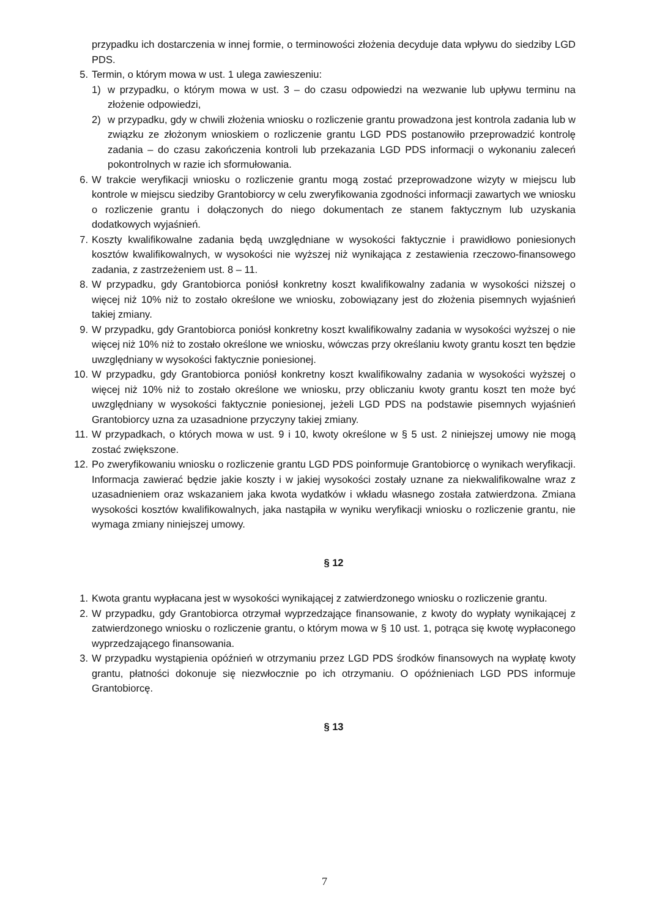przypadku ich dostarczenia w innej formie, o terminowości złożenia decyduje data wpływu do siedziby LGD PDS.
5. Termin, o którym mowa w ust. 1 ulega zawieszeniu:
1) w przypadku, o którym mowa w ust. 3 – do czasu odpowiedzi na wezwanie lub upływu terminu na złożenie odpowiedzi,
2) w przypadku, gdy w chwili złożenia wniosku o rozliczenie grantu prowadzona jest kontrola zadania lub w związku ze złożonym wnioskiem o rozliczenie grantu LGD PDS postanowiło przeprowadzić kontrolę zadania – do czasu zakończenia kontroli lub przekazania LGD PDS informacji o wykonaniu zaleceń pokontrolnych w razie ich sformułowania.
6. W trakcie weryfikacji wniosku o rozliczenie grantu mogą zostać przeprowadzone wizyty w miejscu lub kontrole w miejscu siedziby Grantobiorcy w celu zweryfikowania zgodności informacji zawartych we wniosku o rozliczenie grantu i dołączonych do niego dokumentach ze stanem faktycznym lub uzyskania dodatkowych wyjaśnień.
7. Koszty kwalifikowalne zadania będą uwzględniane w wysokości faktycznie i prawidłowo poniesionych kosztów kwalifikowalnych, w wysokości nie wyższej niż wynikająca z zestawienia rzeczowo-finansowego zadania, z zastrzeżeniem ust. 8 – 11.
8. W przypadku, gdy Grantobiorca poniósł konkretny koszt kwalifikowalny zadania w wysokości niższej o więcej niż 10% niż to zostało określone we wniosku, zobowiązany jest do złożenia pisemnych wyjaśnień takiej zmiany.
9. W przypadku, gdy Grantobiorca poniósł konkretny koszt kwalifikowalny zadania w wysokości wyższej o nie więcej niż 10% niż to zostało określone we wniosku, wówczas przy określaniu kwoty grantu koszt ten będzie uwzględniany w wysokości faktycznie poniesionej.
10. W przypadku, gdy Grantobiorca poniósł konkretny koszt kwalifikowalny zadania w wysokości wyższej o więcej niż 10% niż to zostało określone we wniosku, przy obliczaniu kwoty grantu koszt ten może być uwzględniany w wysokości faktycznie poniesionej, jeżeli LGD PDS na podstawie pisemnych wyjaśnień Grantobiorcy uzna za uzasadnione przyczyny takiej zmiany.
11. W przypadkach, o których mowa w ust. 9 i 10, kwoty określone w § 5 ust. 2 niniejszej umowy nie mogą zostać zwiększone.
12. Po zweryfikowaniu wniosku o rozliczenie grantu LGD PDS poinformuje Grantobiorcę o wynikach weryfikacji. Informacja zawierać będzie jakie koszty i w jakiej wysokości zostały uznane za niekwalifikowalne wraz z uzasadnieniem oraz wskazaniem jaka kwota wydatków i wkładu własnego została zatwierdzona. Zmiana wysokości kosztów kwalifikowalnych, jaka nastąpiła w wyniku weryfikacji wniosku o rozliczenie grantu, nie wymaga zmiany niniejszej umowy.
§ 12
1. Kwota grantu wypłacana jest w wysokości wynikającej z zatwierdzonego wniosku o rozliczenie grantu.
2. W przypadku, gdy Grantobiorca otrzymał wyprzedzające finansowanie, z kwoty do wypłaty wynikającej z zatwierdzonego wniosku o rozliczenie grantu, o którym mowa w § 10 ust. 1, potrąca się kwotę wypłaconego wyprzedzającego finansowania.
3. W przypadku wystąpienia opóźnień w otrzymaniu przez LGD PDS środków finansowych na wypłatę kwoty grantu, płatności dokonuje się niezwłocznie po ich otrzymaniu. O opóźnieniach LGD PDS informuje Grantobiorcę.
§ 13
7